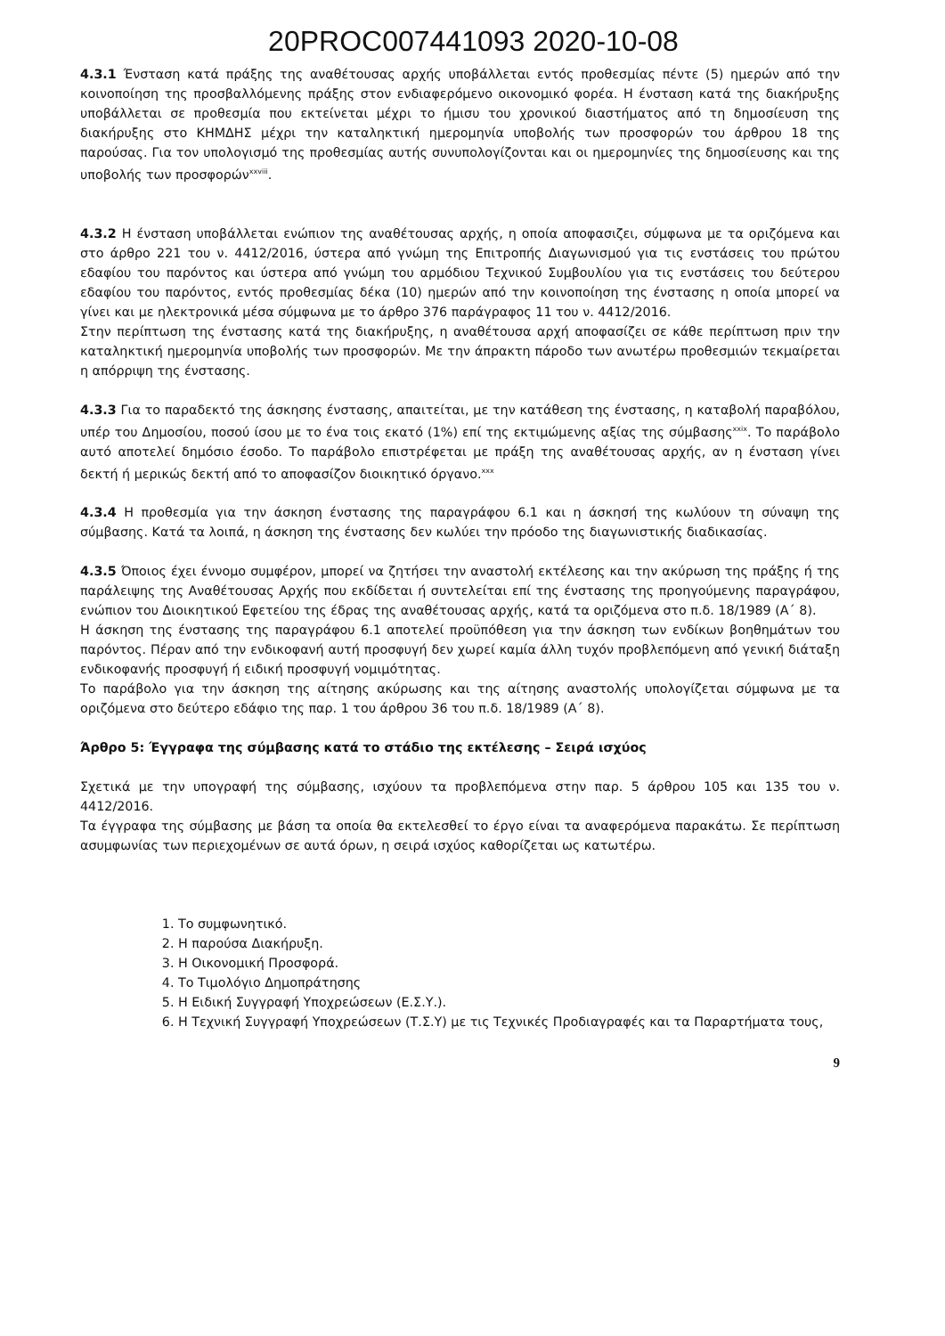20PROC007441093 2020-10-08
4.3.1 Ένσταση κατά πράξης της αναθέτουσας αρχής υποβάλλεται εντός προθεσμίας πέντε (5) ημερών από την κοινοποίηση της προσβαλλόμενης πράξης στον ενδιαφερόμενο οικονομικό φορέα. Η ένσταση κατά της διακήρυξης υποβάλλεται σε προθεσμία που εκτείνεται μέχρι το ήμισυ του χρονικού διαστήματος από τη δημοσίευση της διακήρυξης στο ΚΗΜΔΗΣ μέχρι την καταληκτική ημερομηνία υποβολής των προσφορών του άρθρου 18 της παρούσας. Για τον υπολογισμό της προθεσμίας αυτής συνυπολογίζονται και οι ημερομηνίες της δημοσίευσης και της υποβολής των προσφορών<sup>xxviii</sup>.
4.3.2 Η ένσταση υποβάλλεται ενώπιον της αναθέτουσας αρχής, η οποία αποφασιζει, σύμφωνα με τα οριζόμενα και στο άρθρο 221 του ν. 4412/2016, ύστερα από γνώμη της Επιτροπής Διαγωνισμού για τις ενστάσεις του πρώτου εδαφίου του παρόντος και ύστερα από γνώμη του αρμόδιου Τεχνικού Συμβουλίου για τις ενστάσεις του δεύτερου εδαφίου του παρόντος, εντός προθεσμίας δέκα (10) ημερών από την κοινοποίηση της ένστασης η οποία μπορεί να γίνει και με ηλεκτρονικά μέσα σύμφωνα με το άρθρο 376 παράγραφος 11 του ν. 4412/2016.
Στην περίπτωση της ένστασης κατά της διακήρυξης, η αναθέτουσα αρχή αποφασίζει σε κάθε περίπτωση πριν την καταληκτική ημερομηνία υποβολής των προσφορών. Με την άπρακτη πάροδο των ανωτέρω προθεσμιών τεκμαίρεται η απόρριψη της ένστασης.
4.3.3 Για το παραδεκτό της άσκησης ένστασης, απαιτείται, με την κατάθεση της ένστασης, η καταβολή παραβόλου, υπέρ του Δημοσίου, ποσού ίσου με το ένα τοις εκατό (1%) επί της εκτιμώμενης αξίας της σύμβασης<sup>xxix</sup>. Το παράβολο αυτό αποτελεί δημόσιο έσοδο. Το παράβολο επιστρέφεται με πράξη της αναθέτουσας αρχής, αν η ένσταση γίνει δεκτή ή μερικώς δεκτή από το αποφασίζον διοικητικό όργανο.<sup>xxx</sup>
4.3.4 Η προθεσμία για την άσκηση ένστασης της παραγράφου 6.1 και η άσκησή της κωλύουν τη σύναψη της σύμβασης. Κατά τα λοιπά, η άσκηση της ένστασης δεν κωλύει την πρόοδο της διαγωνιστικής διαδικασίας.
4.3.5 Όποιος έχει έννομο συμφέρον, μπορεί να ζητήσει την αναστολή εκτέλεσης και την ακύρωση της πράξης ή της παράλειψης της Αναθέτουσας Αρχής που εκδίδεται ή συντελείται επί της ένστασης της προηγούμενης παραγράφου, ενώπιον του Διοικητικού Εφετείου της έδρας της αναθέτουσας αρχής, κατά τα οριζόμενα στο π.δ. 18/1989 (Α΄ 8).
Η άσκηση της ένστασης της παραγράφου 6.1 αποτελεί προϋπόθεση για την άσκηση των ενδίκων βοηθημάτων του παρόντος. Πέραν από την ενδικοφανή αυτή προσφυγή δεν χωρεί καμία άλλη τυχόν προβλεπόμενη από γενική διάταξη ενδικοφανής προσφυγή ή ειδική προσφυγή νομιμότητας.
Το παράβολο για την άσκηση της αίτησης ακύρωσης και της αίτησης αναστολής υπολογίζεται σύμφωνα με τα οριζόμενα στο δεύτερο εδάφιο της παρ. 1 του άρθρου 36 του π.δ. 18/1989 (Α΄ 8).
Άρθρο 5: Έγγραφα της σύμβασης κατά το στάδιο της εκτέλεσης – Σειρά ισχύος
Σχετικά με την υπογραφή της σύμβασης, ισχύουν τα προβλεπόμενα στην παρ. 5 άρθρου 105 και 135 του ν. 4412/2016.
Τα έγγραφα της σύμβασης με βάση τα οποία θα εκτελεσθεί το έργο είναι τα αναφερόμενα παρακάτω. Σε περίπτωση ασυμφωνίας των περιεχομένων σε αυτά όρων, η σειρά ισχύος καθορίζεται ως κατωτέρω.
1. Το συμφωνητικό.
2. Η παρούσα Διακήρυξη.
3. Η Οικονομική Προσφορά.
4. Το Τιμολόγιο Δημοπράτησης
5. Η Ειδική Συγγραφή Υποχρεώσεων (Ε.Σ.Υ.).
6. Η Τεχνική Συγγραφή Υποχρεώσεων (Τ.Σ.Υ) με τις Τεχνικές Προδιαγραφές και τα Παραρτήματα τους,
9